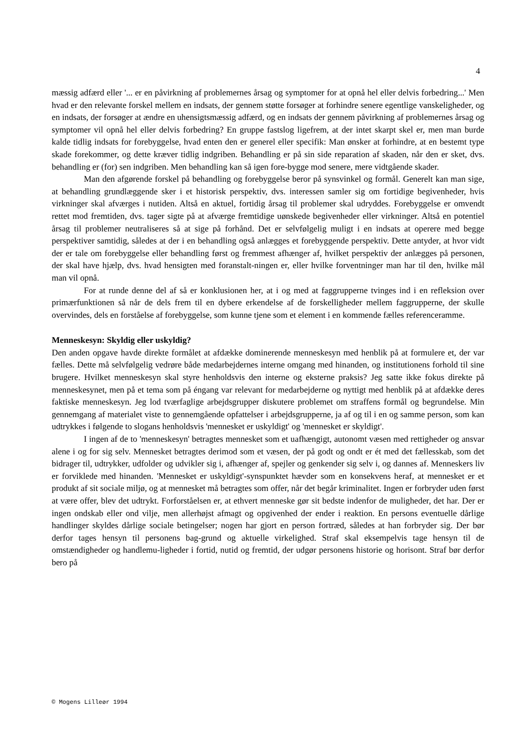4
mæssig adfærd eller '... er en påvirkning af problemernes årsag og symptomer for at opnå hel eller delvis forbedring...' Men hvad er den relevante forskel mellem en indsats, der gennem støtte forsøger at forhindre senere egentlige vanskeligheder, og en indsats, der forsøger at ændre en uhensigtsmæssig adfærd, og en indsats der gennem påvirkning af problemernes årsag og symptomer vil opnå hel eller delvis forbedring? En gruppe fastslog ligefrem, at der intet skarpt skel er, men man burde kalde tidlig indsats for forebyggelse, hvad enten den er generel eller specifik: Man ønsker at forhindre, at en bestemt type skade forekommer, og dette kræver tidlig indgriben. Behandling er på sin side reparation af skaden, når den er sket, dvs. behandling er (for) sen indgriben. Men behandling kan så igen fore-bygge mod senere, mere vidtgående skader.
Man den afgørende forskel på behandling og forebyggelse beror på synsvinkel og formål. Generelt kan man sige, at behandling grundlæggende sker i et historisk perspektiv, dvs. interessen samler sig om fortidige begivenheder, hvis virkninger skal afværges i nutiden. Altså en aktuel, fortidig årsag til problemer skal udryddes. Forebyggelse er omvendt rettet mod fremtiden, dvs. tager sigte på at afværge fremtidige uønskede begivenheder eller virkninger. Altså en potentiel årsag til problemer neutraliseres så at sige på forhånd. Det er selvfølgelig muligt i en indsats at operere med begge perspektiver samtidig, således at der i en behandling også anlægges et forebyggende perspektiv. Dette antyder, at hvor vidt der er tale om forebyggelse eller behandling først og fremmest afhænger af, hvilket perspektiv der anlægges på personen, der skal have hjælp, dvs. hvad hensigten med foranstalt-ningen er, eller hvilke forventninger man har til den, hvilke mål man vil opnå.
For at runde denne del af så er konklusionen her, at i og med at faggrupperne tvinges ind i en refleksion over primærfunktionen så når de dels frem til en dybere erkendelse af de forskelligheder mellem faggrupperne, der skulle overvindes, dels en forståelse af forebyggelse, som kunne tjene som et element i en kommende fælles referenceramme.
Menneskesyn: Skyldig eller uskyldig?
Den anden opgave havde direkte formålet at afdække dominerende menneskesyn med henblik på at formulere et, der var fælles. Dette må selvfølgelig vedrøre både medarbejdernes interne omgang med hinanden, og institutionens forhold til sine brugere. Hvilket menneskesyn skal styre henholdsvis den interne og eksterne praksis? Jeg satte ikke fokus direkte på menneskesynet, men på et tema som på éngang var relevant for medarbejderne og nyttigt med henblik på at afdække deres faktiske menneskesyn. Jeg lod tværfaglige arbejdsgrupper diskutere problemet om straffens formål og begrundelse. Min gennemgang af materialet viste to gennemgående opfattelser i arbejdsgrupperne, ja af og til i en og samme person, som kan udtrykkes i følgende to slogans henholdsvis 'mennesket er uskyldigt' og 'mennesket er skyldigt'.
I ingen af de to 'menneskesyn' betragtes mennesket som et uafhængigt, autonomt væsen med rettigheder og ansvar alene i og for sig selv. Mennesket betragtes derimod som et væsen, der på godt og ondt er ét med det fællesskab, som det bidrager til, udtrykker, udfolder og udvikler sig i, afhænger af, spejler og genkender sig selv i, og dannes af. Menneskers liv er forviklede med hinanden. 'Mennesket er uskyldigt'-synspunktet hævder som en konsekvens heraf, at mennesket er et produkt af sit sociale miljø, og at mennesket må betragtes som offer, når det begår kriminalitet. Ingen er forbryder uden først at være offer, blev det udtrykt. Forforståelsen er, at ethvert menneske gør sit bedste indenfor de muligheder, det har. Der er ingen ondskab eller ond vilje, men allerhøjst afmagt og opgivenhed der ender i reaktion. En persons eventuelle dårlige handlinger skyldes dårlige sociale betingelser; nogen har gjort en person fortræd, således at han forbryder sig. Der bør derfor tages hensyn til personens bag-grund og aktuelle virkelighed. Straf skal eksempelvis tage hensyn til de omstændigheder og handlemu-ligheder i fortid, nutid og fremtid, der udgør personens historie og horisont. Straf bør derfor bero på
© Mogens Lilleør 1994